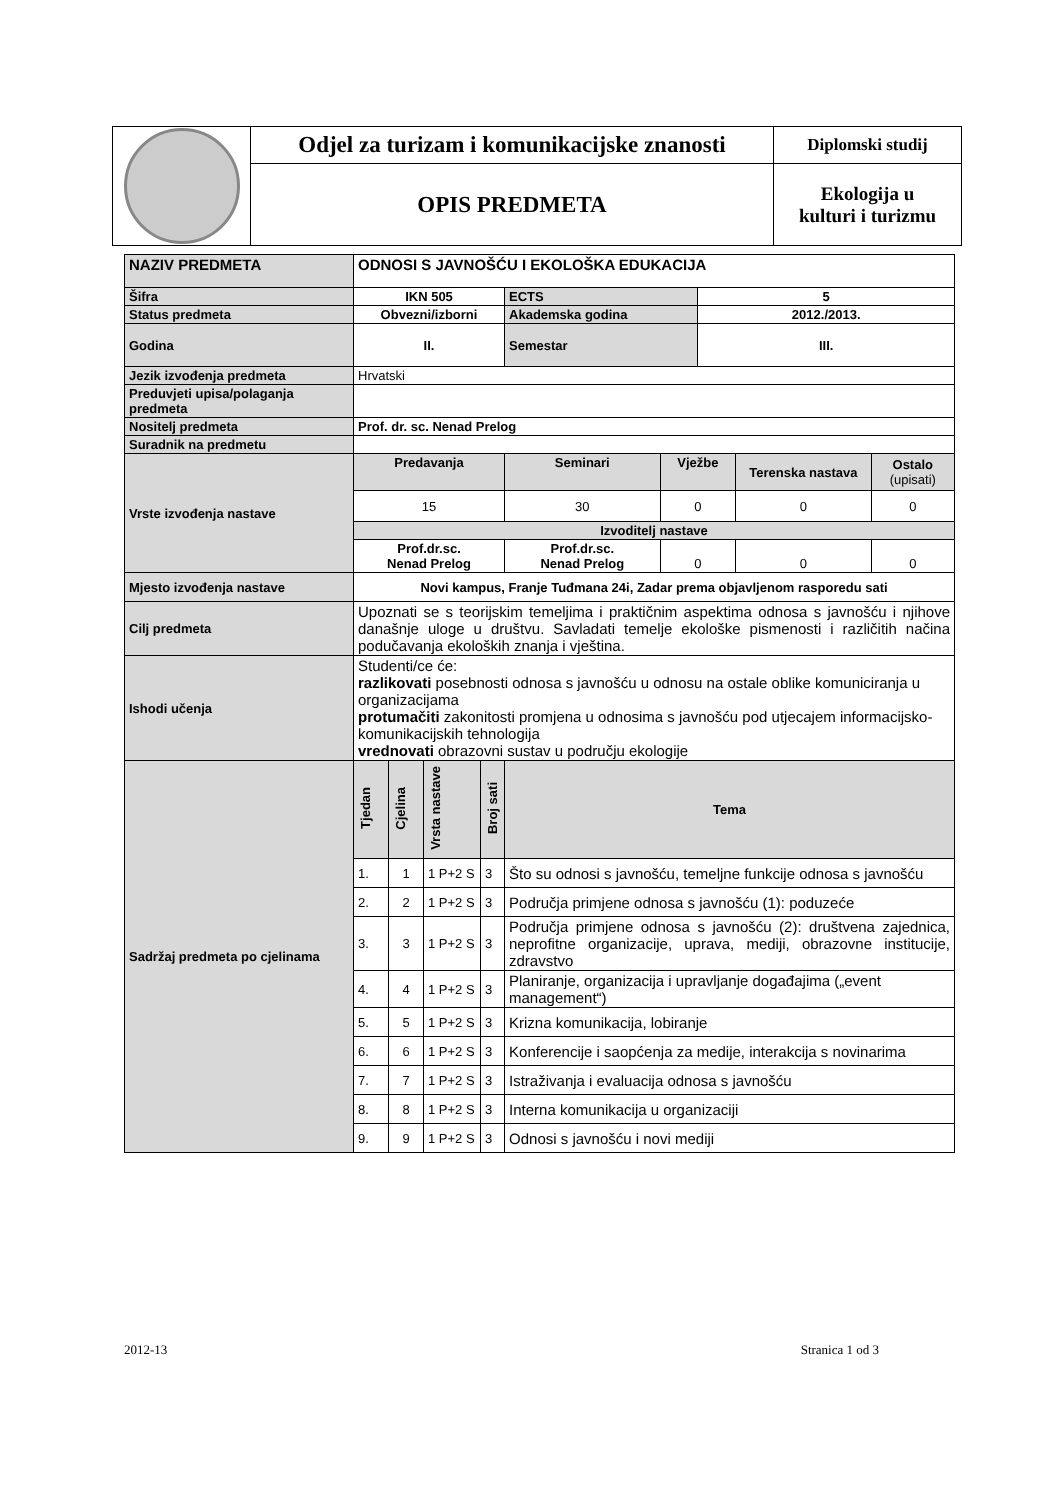| | Odjel za turizam i komunikacijske znanosti | Diplomski studij |
| | OPIS PREDMETA | Ekologija u kulturi i turizmu |
| NAZIV PREDMETA | ODNOSI S JAVNOŠĆU I EKOLOŠKA EDUKACIJA | | | | | | | | |
| Šifra | IKN 505 | | | | ECTS | | 5 | | |
| Status predmeta | Obvezni/izborni | | | | Akademska godina | | 2012./2013. | | |
| Godina | II. | | | | Semestar | | III. | | |
| Jezik izvođenja predmeta | Hrvatski | | | | | | | | |
| Preduvjeti upisa/polaganja predmeta | | | | | | | | | |
| Nositelj predmeta | Prof. dr. sc. Nenad Prelog | | | | | | | | |
| Suradnik na predmetu | | | | | | | | | |
| Vrste izvođenja nastave | Predavanja | | | | Seminari | Vježbe | | Terenska nastava | Ostalo (upisati) |
| | 15 | | | | 30 | 0 | | 0 | 0 |
| | Izvoditelj nastave | | | | | | | | |
| | Prof.dr.sc. Nenad Prelog | | | | Prof.dr.sc. Nenad Prelog | 0 | | 0 | 0 |
| Mjesto izvođenja nastave | Novi kampus, Franje Tuđmana 24i, Zadar prema objavljenom rasporedu sati | | | | | | | | |
| Cilj predmeta | Upoznati se s teorijskim temeljima i praktičnim aspektima odnosa s javnošću i njihove današnje uloge u društvu. Savladati temelje ekološke pismenosti i različitih načina podučavanja ekoloških znanja i vještina. | | | | | | | | |
| Ishodi učenja | Studenti/ce će: razlikovati posebnosti odnosa s javnošću u odnosu na ostale oblike komuniciranja u organizacijama protumačiti zakonitosti promjena u odnosima s javnošću pod utjecajem informacijsko-komunikacijskih tehnologija vrednovati obrazovni sustav u području ekologije | | | | | | | | |
| Sadržaj predmeta po cjelinama | Tjedan | Cjelina | Vrsta nastave | Broj sati | Tema | | | | |
| | 1. | 1 | 1 P+2 S | 3 | Što su odnosi s javnošću, temeljne funkcije odnosa s javnošću | | | | |
| | 2. | 2 | 1 P+2 S | 3 | Područja primjene odnosa s javnošću (1): poduzeće | | | | |
| | 3. | 3 | 1 P+2 S | 3 | Područja primjene odnosa s javnošću (2): društvena zajednica, neprofitne organizacije, uprava, mediji, obrazovne institucije, zdravstvo | | | | |
| | 4. | 4 | 1 P+2 S | 3 | Planiranje, organizacija i upravljanje događajima („event management“) | | | | |
| | 5. | 5 | 1 P+2 S | 3 | Krizna komunikacija, lobiranje | | | | |
| | 6. | 6 | 1 P+2 S | 3 | Konferencije i saopćenja za medije, interakcija s novinarima | | | | |
| | 7. | 7 | 1 P+2 S | 3 | Istraživanja i evaluacija odnosa s javnošću | | | | |
| | 8. | 8 | 1 P+2 S | 3 | Interna komunikacija u organizaciji | | | | |
| | 9. | 9 | 1 P+2 S | 3 | Odnosi s javnošću i novi mediji | | | | |
2012-13 Stranica 1 od 3